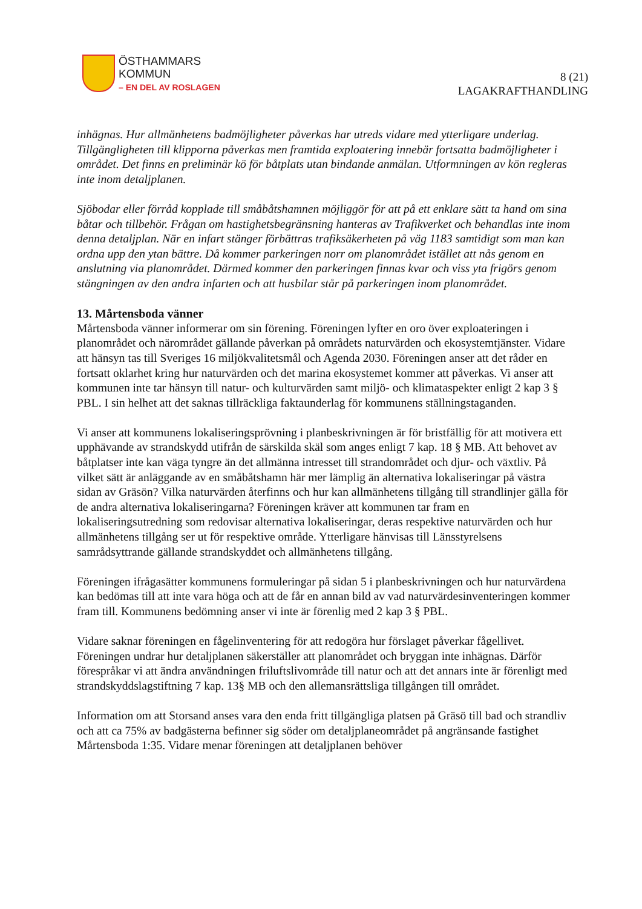ÖSTHAMMARS
KOMMUN
– EN DEL AV ROSLAGEN
8 (21)
LAGAKRAFTHANDLING
inhägnas. Hur allmänhetens badmöjligheter påverkas har utreds vidare med ytterligare underlag. Tillgängligheten till klipporna påverkas men framtida exploatering innebär fortsatta badmöjligheter i området. Det finns en preliminär kö för båtplats utan bindande anmälan. Utformningen av kön regleras inte inom detaljplanen.
Sjöbodar eller förråd kopplade till småbåtshamnen möjliggör för att på ett enklare sätt ta hand om sina båtar och tillbehör. Frågan om hastighetsbegränsning hanteras av Trafikverket och behandlas inte inom denna detaljplan. När en infart stänger förbättras trafiksäkerheten på väg 1183 samtidigt som man kan ordna upp den ytan bättre. Då kommer parkeringen norr om planområdet istället att nås genom en anslutning via planområdet. Därmed kommer den parkeringen finnas kvar och viss yta frigörs genom stängningen av den andra infarten och att husbilar står på parkeringen inom planområdet.
13. Mårtensboda vänner
Mårtensboda vänner informerar om sin förening. Föreningen lyfter en oro över exploateringen i planområdet och närområdet gällande påverkan på områdets naturvärden och ekosystemtjänster. Vidare att hänsyn tas till Sveriges 16 miljökvalitetsmål och Agenda 2030. Föreningen anser att det råder en fortsatt oklarhet kring hur naturvärden och det marina ekosystemet kommer att påverkas. Vi anser att kommunen inte tar hänsyn till natur- och kulturvärden samt miljö- och klimataspekter enligt 2 kap 3 § PBL. I sin helhet att det saknas tillräckliga faktaunderlag för kommunens ställningstaganden.
Vi anser att kommunens lokaliseringsprövning i planbeskrivningen är för bristfällig för att motivera ett upphävande av strandskydd utifrån de särskilda skäl som anges enligt 7 kap. 18 § MB. Att behovet av båtplatser inte kan väga tyngre än det allmänna intresset till strandområdet och djur- och växtliv. På vilket sätt är anläggande av en småbåtshamn här mer lämplig än alternativa lokaliseringar på västra sidan av Gräsön? Vilka naturvärden återfinns och hur kan allmänhetens tillgång till strandlinjer gälla för de andra alternativa lokaliseringarna? Föreningen kräver att kommunen tar fram en lokaliseringsutredning som redovisar alternativa lokaliseringar, deras respektive naturvärden och hur allmänhetens tillgång ser ut för respektive område. Ytterligare hänvisas till Länsstyrelsens samrådsyttrande gällande strandskyddet och allmänhetens tillgång.
Föreningen ifrågasätter kommunens formuleringar på sidan 5 i planbeskrivningen och hur naturvärdena kan bedömas till att inte vara höga och att de får en annan bild av vad naturvärdesinventeringen kommer fram till. Kommunens bedömning anser vi inte är förenlig med 2 kap 3 § PBL.
Vidare saknar föreningen en fågelinventering för att redogöra hur förslaget påverkar fågellivet. Föreningen undrar hur detaljplanen säkerställer att planområdet och bryggan inte inhägnas. Därför förespråkar vi att ändra användningen friluftslivområde till natur och att det annars inte är förenligt med strandskyddslagstiftning 7 kap. 13§ MB och den allemansrättsliga tillgången till området.
Information om att Storsand anses vara den enda fritt tillgängliga platsen på Gräsö till bad och strandliv och att ca 75% av badgästerna befinner sig söder om detaljplaneområdet på angränsande fastighet Mårtensboda 1:35. Vidare menar föreningen att detaljplanen behöver